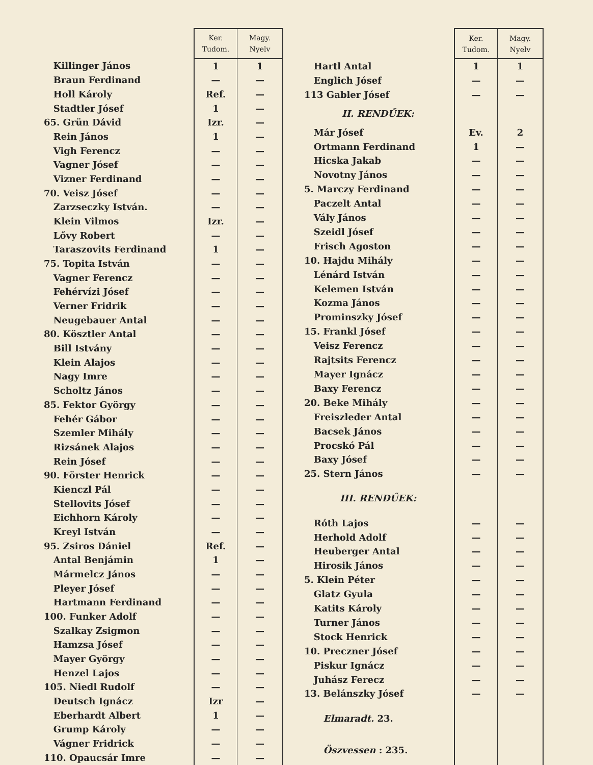| | Ker. Tudom. | Magy. Nyelv |
| --- | --- | --- |
| Killinger János | 1 | 1 |
| Braun Ferdinand | — | — |
| Holl Károly | Ref. | — |
| Stadtler Jósef | 1 | — |
| 65. Grün Dávid | Izr. | — |
| Rein János | 1 | — |
| Vigh Ferencz | — | — |
| Vagner Jósef | — | — |
| Vizner Ferdinand | — | — |
| 70. Veisz Jósef | — | — |
| Zarzseczky István. | — | — |
| Klein Vilmos | Izr. | — |
| Lővy Robert | — | — |
| Taraszovits Ferdinand | 1 | — |
| 75. Topita István | — | — |
| Vagner Ferencz | — | — |
| Fehérvízi Jósef | — | — |
| Verner Fridrik | — | — |
| Neugebauer Antal | — | — |
| 80. Kösztler Antal | — | — |
| Bill Istvány | — | — |
| Klein Alajos | — | — |
| Nagy Imre | — | — |
| Scholtz János | — | — |
| 85. Fektor György | — | — |
| Fehér Gábor | — | — |
| Szemler Mihály | — | — |
| Rizsánek Alajos | — | — |
| Rein Jósef | — | — |
| 90. Förster Henrick | — | — |
| Kienczl Pál | — | — |
| Stellovits Jósef | — | — |
| Eichhorn Károly | — | — |
| Kreyl István | — | — |
| 95. Zsiros Dániel | Ref. | — |
| Antal Benjámin | 1 | — |
| Mármelcz János | — | — |
| Pleyer Jósef | — | — |
| Hartmann Ferdinand | — | — |
| 100. Funker Adolf | — | — |
| Szalkay Zsigmon | — | — |
| Hamzsa Jósef | — | — |
| Mayer György | — | — |
| Henzel Lajos | — | — |
| 105. Niedl Rudolf | — | — |
| Deutsch Ignácz | Izr | — |
| Eberhardt Albert | 1 | — |
| Grump Károly | — | — |
| Vágner Fridrick | — | — |
| 110. Opaucsár Imre | — | — |
| | Ker. Tudom. | Magy. Nyelv |
| --- | --- | --- |
| Hartl Antal | 1 | 1 |
| Englich Jósef | — | — |
| 113 Gabler Jósef | — | — |
| II. RENDŰEK: | | |
| Már Jósef | Ev. | 2 |
| Ortmann Ferdinand | 1 | — |
| Hicska Jakab | — | — |
| Novotny János | — | — |
| 5. Marczy Ferdinand | — | — |
| Paczelt Antal | — | — |
| Vály János | — | — |
| Szeidl Jósef | — | — |
| Frisch Agoston | — | — |
| 10. Hajdu Mihály | — | — |
| Lénárd István | — | — |
| Kelemen István | — | — |
| Kozma János | — | — |
| Prominszky Jósef | — | — |
| 15. Frankl Jósef | — | — |
| Veisz Ferencz | — | — |
| Rajtsits Ferencz | — | — |
| Mayer Ignácz | — | — |
| Baxy Ferencz | — | — |
| 20. Beke Mihály | — | — |
| Freiszleder Antal | — | — |
| Bacsek János | — | — |
| Procskó Pál | — | — |
| Baxy Jósef | — | — |
| 25. Stern János | — | — |
| III. RENDŰEK: | | |
| Róth Lajos | — | — |
| Herhold Adolf | — | — |
| Heuberger Antal | — | — |
| Hirosik János | — | — |
| 5. Klein Péter | — | — |
| Glatz Gyula | — | — |
| Katits Károly | — | — |
| Turner János | — | — |
| Stock Henrick | — | — |
| 10. Preczner Jósef | — | — |
| Piskur Ignácz | — | — |
| Juhász Ferecz | — | — |
| 13. Belánszky Jósef | — | — |
| Elmaradt. 23. | | |
| Öszvessen : 235. | | |